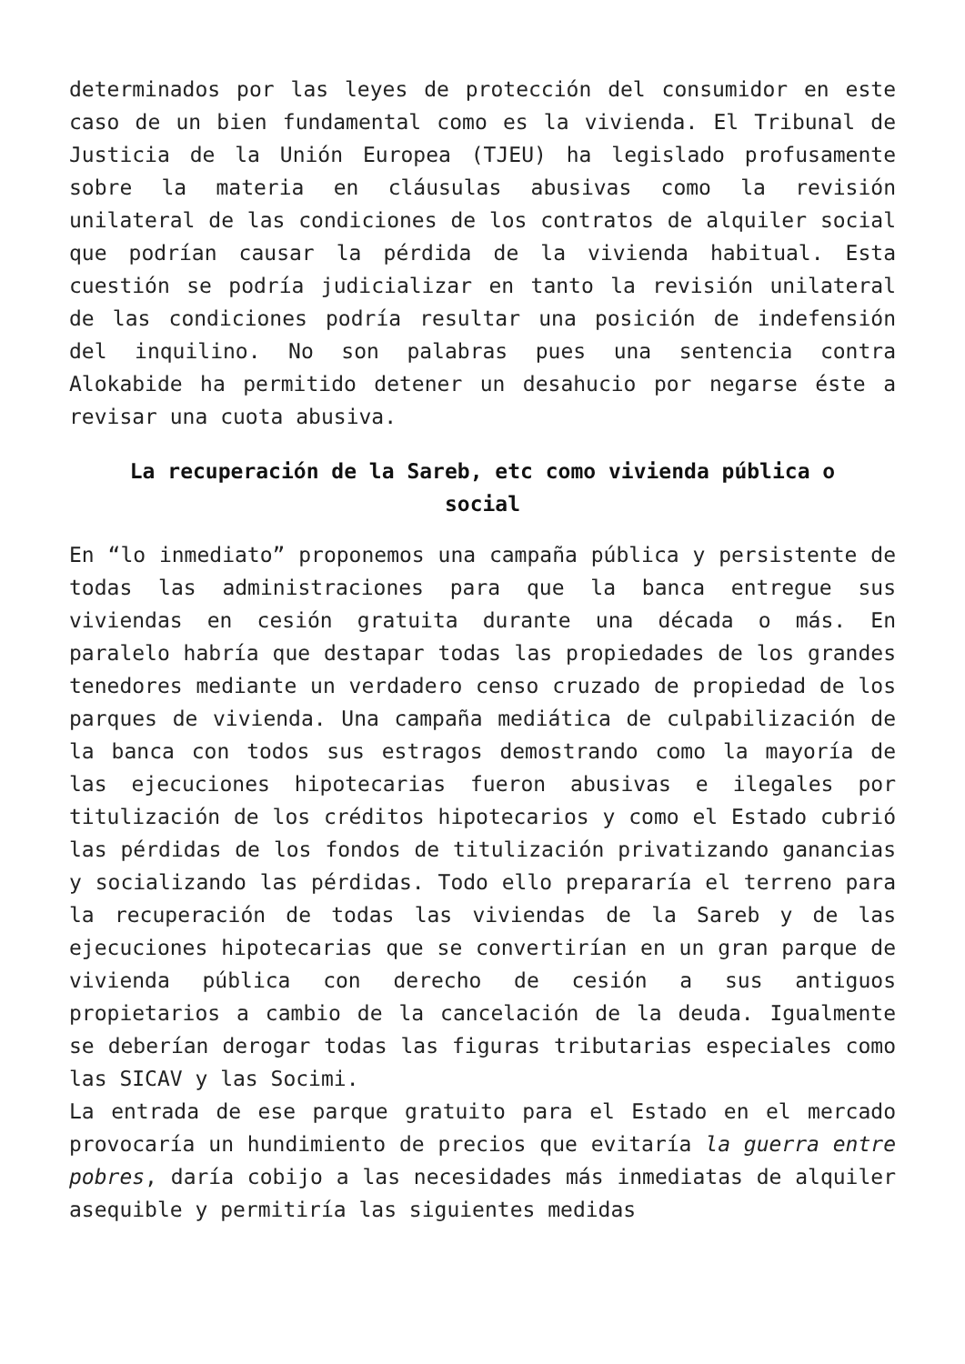determinados por las leyes de protección del consumidor en este caso de un bien fundamental como es la vivienda. El Tribunal de Justicia de la Unión Europea (TJEU) ha legislado profusamente sobre la materia en cláusulas abusivas como la revisión unilateral de las condiciones de los contratos de alquiler social que podrían causar la pérdida de la vivienda habitual. Esta cuestión se podría judicializar en tanto la revisión unilateral de las condiciones podría resultar una posición de indefensión del inquilino. No son palabras pues una sentencia contra Alokabide ha permitido detener un desahucio por negarse éste a revisar una cuota abusiva.
La recuperación de la Sareb, etc como vivienda pública o social
En “lo inmediato” proponemos una campaña pública y persistente de todas las administraciones para que la banca entregue sus viviendas en cesión gratuita durante una década o más. En paralelo habría que destapar todas las propiedades de los grandes tenedores mediante un verdadero censo cruzado de propiedad de los parques de vivienda. Una campaña mediática de culpabilización de la banca con todos sus estragos demostrando como la mayoría de las ejecuciones hipotecarias fueron abusivas e ilegales por titulización de los créditos hipotecarios y como el Estado cubrió las pérdidas de los fondos de titulización privatizando ganancias y socializando las pérdidas. Todo ello prepararía el terreno para la recuperación de todas las viviendas de la Sareb y de las ejecuciones hipotecarias que se convertirían en un gran parque de vivienda pública con derecho de cesión a sus antiguos propietarios a cambio de la cancelación de la deuda. Igualmente se deberían derogar todas las figuras tributarias especiales como las SICAV y las Socimi.
La entrada de ese parque gratuito para el Estado en el mercado provocaría un hundimiento de precios que evitaría la guerra entre pobres, daría cobijo a las necesidades más inmediatas de alquiler asequible y permitiría las siguientes medidas